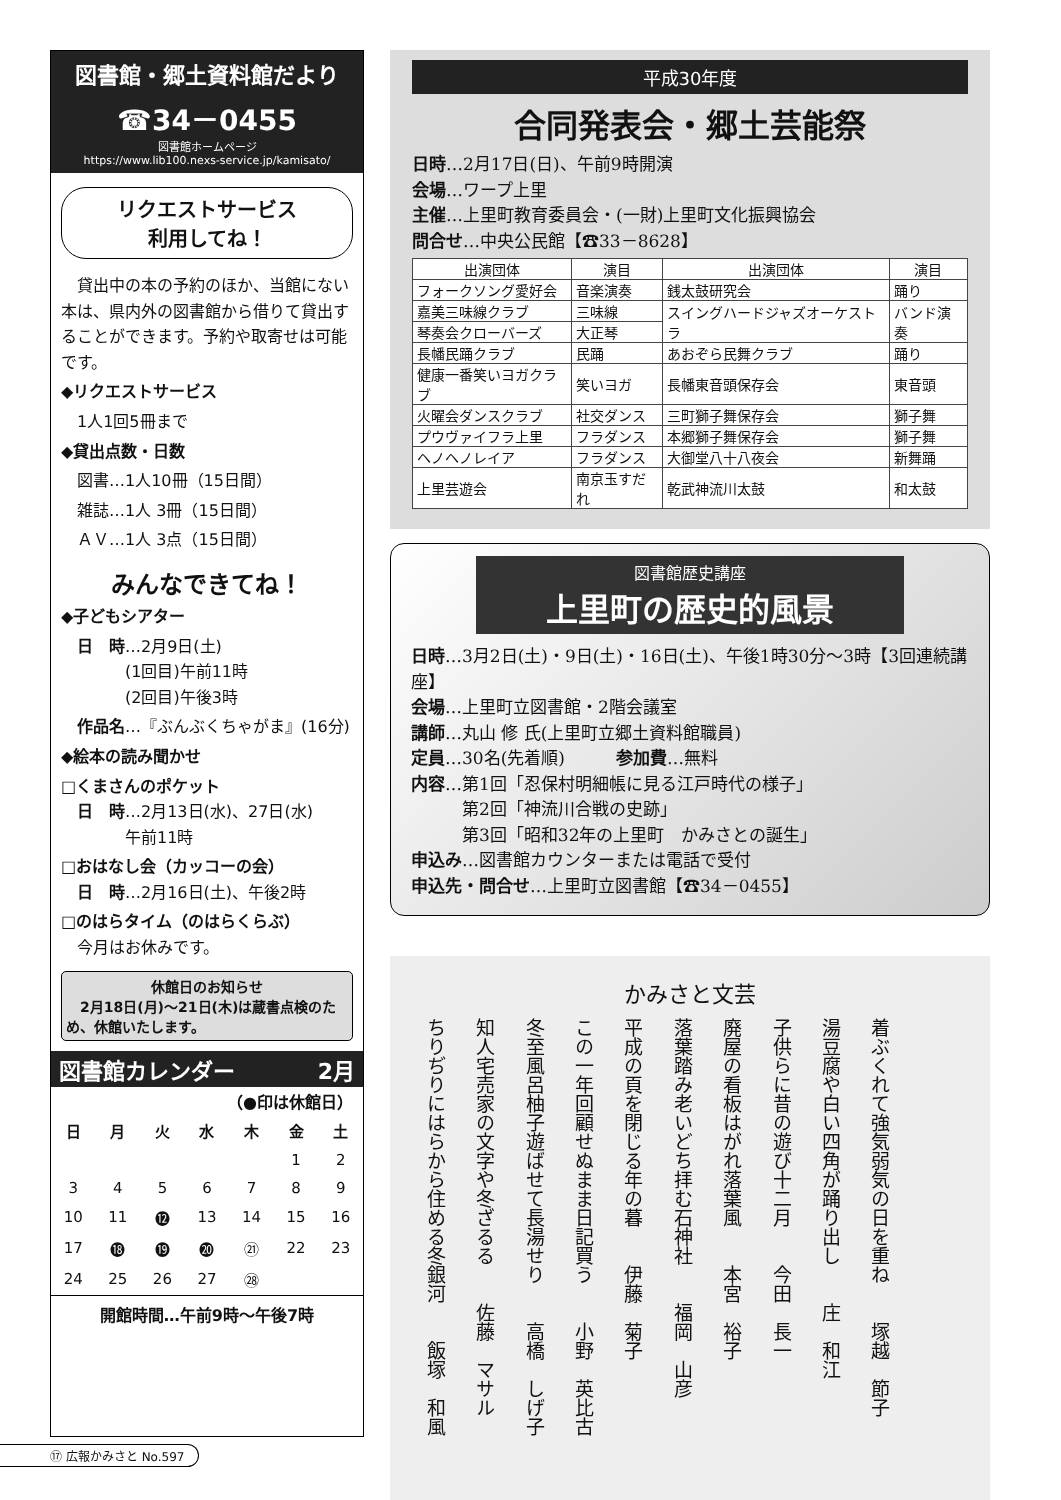図書館・郷土資料館だより
☎34－0455
図書館ホームページ
https://www.lib100.nexs-service.jp/kamisato/
リクエストサービス
利用してね！
　貸出中の本の予約のほか、当館にない本は、県内外の図書館から借りて貸出することができます。予約や取寄せは可能です。
◆リクエストサービス
　1人1回5冊まで
◆貸出点数・日数
　図書…1人10冊（15日間）
　雑誌…1人 3冊（15日間）
　ＡＶ…1人 3点（15日間）
みんなできてね！
◆子どもシアター
　日　時…2月9日(土)
　　　　(1回目)午前11時
　　　　(2回目)午後3時
　作品名…『ぶんぶくちゃがま』(16分)
◆絵本の読み聞かせ
□くまさんのポケット
　日　時…2月13日(水)、27日(水)
　　　　午前11時
□おはなし会（カッコーの会）
　日　時…2月16日(土)、午後2時
□のはらタイム（のはらくらぶ）
　今月はお休みです。
休館日のお知らせ
　2月18日(月)～21日(木)は蔵書点検のため、休館いたします。
図書館カレンダー 2月
（●印は休館日）
| 日 | 月 | 火 | 水 | 木 | 金 | 土 |
| --- | --- | --- | --- | --- | --- | --- |
| | | | | | 1 | 2 |
| 3 | 4 | 5 | 6 | 7 | 8 | 9 |
| 10 | 11 | ⓬ | 13 | 14 | 15 | 16 |
| 17 | ⓲ | ⓳ | ⓴ | ㉑ | 22 | 23 |
| 24 | 25 | 26 | 27 | ㉘ | | |
開館時間…午前9時～午後7時
平成30年度
合同発表会・郷土芸能祭
日時…2月17日(日)、午前9時開演
会場…ワープ上里
主催…上里町教育委員会・(一財)上里町文化振興協会
問合せ…中央公民館【☎33－8628】
| 出演団体 | 演目 | 出演団体 | 演目 |
| --- | --- | --- | --- |
| フォークソング愛好会 | 音楽演奏 | 銭太鼓研究会 | 踊り |
| 嘉美三味線クラブ | 三味線 | スイングハードジャズオーケストラ | バンド演奏 |
| 琴奏会クローバーズ | 大正琴 | | |
| 長幡民踊クラブ | 民踊 | あおぞら民舞クラブ | 踊り |
| 健康一番笑いヨガクラブ | 笑いヨガ | 長幡東音頭保存会 | 東音頭 |
| 火曜会ダンスクラブ | 社交ダンス | 三町獅子舞保存会 | 獅子舞 |
| プウヴァイフラ上里 | フラダンス | 本郷獅子舞保存会 | 獅子舞 |
| ヘノヘノレイア | フラダンス | 大御堂八十八夜会 | 新舞踊 |
| 上里芸遊会 | 南京玉すだれ | 乾武神流川太鼓 | 和太鼓 |
図書館歴史講座
上里町の歴史的風景
日時…3月2日(土)・9日(土)・16日(土)、午後1時30分～3時【3回連続講座】
会場…上里町立図書館・2階会議室
講師…丸山 修 氏(上里町立郷土資料館職員)
定員…30名(先着順)　　　参加費…無料
内容…第1回「忍保村明細帳に見る江戸時代の様子」
　　　第2回「神流川合戦の史跡」
　　　第3回「昭和32年の上里町　かみさとの誕生」
申込み…図書館カウンターまたは電話で受付
申込先・問合せ…上里町立図書館【☎34－0455】
かみさと文芸
着ぶくれて強気弱気の日を重ね　　塚越　節子
湯豆腐や白い四角が踊り出し　　庄　和江
子供らに昔の遊び十二月　　今田　長一
廃屋の看板はがれ落葉風　　本宮　裕子
落葉踏み老いどち拝む石神社　　福岡　山彦
平成の頁を閉じる年の暮　　伊藤　菊子
この一年回顧せぬまま日記買う　　小野　英比古
冬至風呂柚子遊ばせて長湯せり　　高橋　しげ子
知人宅売家の文字や冬ざるる　　佐藤　マサル
ちりぢりにはらから住める冬銀河　　飯塚　和風
⑰ 広報かみさと No.597